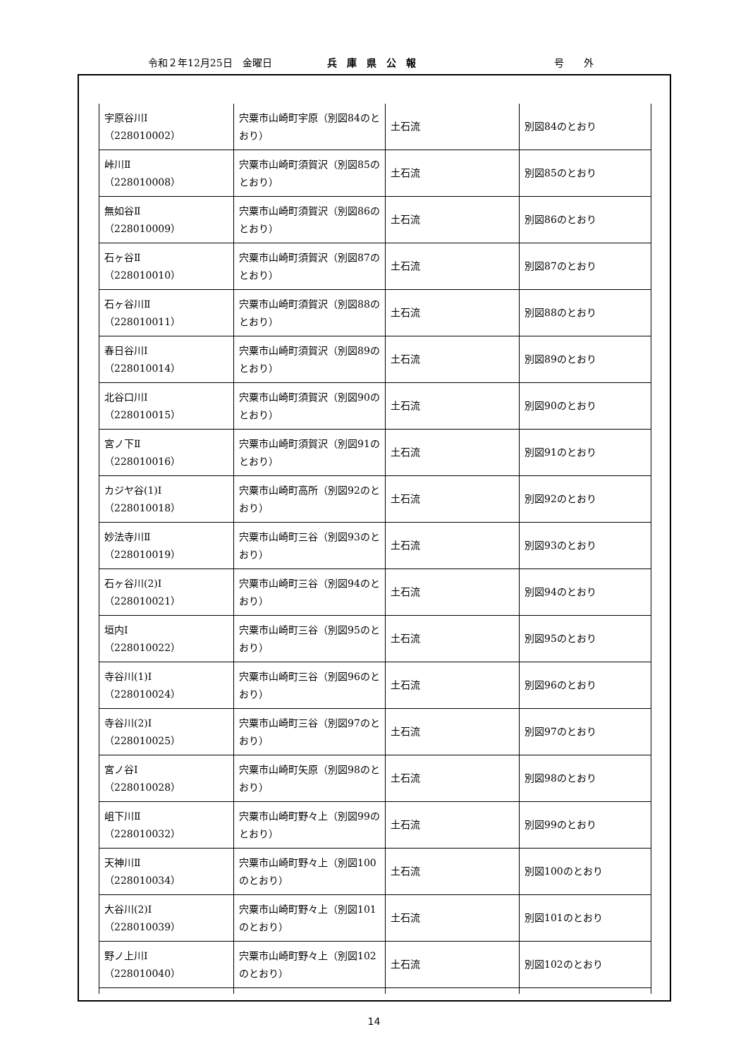令和２年12月25日　金曜日 兵庫県公報 号　　外
| 宇原谷川Ⅰ （228010002） | 宍粟市山崎町宇原（別図84のとおり） | 土石流 | 別図84のとおり |
| 峠川Ⅱ （228010008） | 宍粟市山崎町須賀沢（別図85のとおり） | 土石流 | 別図85のとおり |
| 無如谷Ⅱ （228010009） | 宍粟市山崎町須賀沢（別図86のとおり） | 土石流 | 別図86のとおり |
| 石ヶ谷Ⅱ （228010010） | 宍粟市山崎町須賀沢（別図87のとおり） | 土石流 | 別図87のとおり |
| 石ヶ谷川Ⅱ （228010011） | 宍粟市山崎町須賀沢（別図88のとおり） | 土石流 | 別図88のとおり |
| 春日谷川Ⅰ （228010014） | 宍粟市山崎町須賀沢（別図89のとおり） | 土石流 | 別図89のとおり |
| 北谷口川Ⅰ （228010015） | 宍粟市山崎町須賀沢（別図90のとおり） | 土石流 | 別図90のとおり |
| 宮ノ下Ⅱ （228010016） | 宍粟市山崎町須賀沢（別図91のとおり） | 土石流 | 別図91のとおり |
| カジヤ谷(1)Ⅰ （228010018） | 宍粟市山崎町高所（別図92のとおり） | 土石流 | 別図92のとおり |
| 妙法寺川Ⅱ （228010019） | 宍粟市山崎町三谷（別図93のとおり） | 土石流 | 別図93のとおり |
| 石ヶ谷川(2)Ⅰ （228010021） | 宍粟市山崎町三谷（別図94のとおり） | 土石流 | 別図94のとおり |
| 垣内Ⅰ （228010022） | 宍粟市山崎町三谷（別図95のとおり） | 土石流 | 別図95のとおり |
| 寺谷川(1)Ⅰ （228010024） | 宍粟市山崎町三谷（別図96のとおり） | 土石流 | 別図96のとおり |
| 寺谷川(2)Ⅰ （228010025） | 宍粟市山崎町三谷（別図97のとおり） | 土石流 | 別図97のとおり |
| 宮ノ谷Ⅰ （228010028） | 宍粟市山崎町矢原（別図98のとおり） | 土石流 | 別図98のとおり |
| 岨下川Ⅱ （228010032） | 宍粟市山崎町野々上（別図99のとおり） | 土石流 | 別図99のとおり |
| 天神川Ⅱ （228010034） | 宍粟市山崎町野々上（別図100のとおり） | 土石流 | 別図100のとおり |
| 大谷川(2)Ⅰ （228010039） | 宍粟市山崎町野々上（別図101のとおり） | 土石流 | 別図101のとおり |
| 野ノ上川Ⅰ （228010040） | 宍粟市山崎町野々上（別図102のとおり） | 土石流 | 別図102のとおり |
14